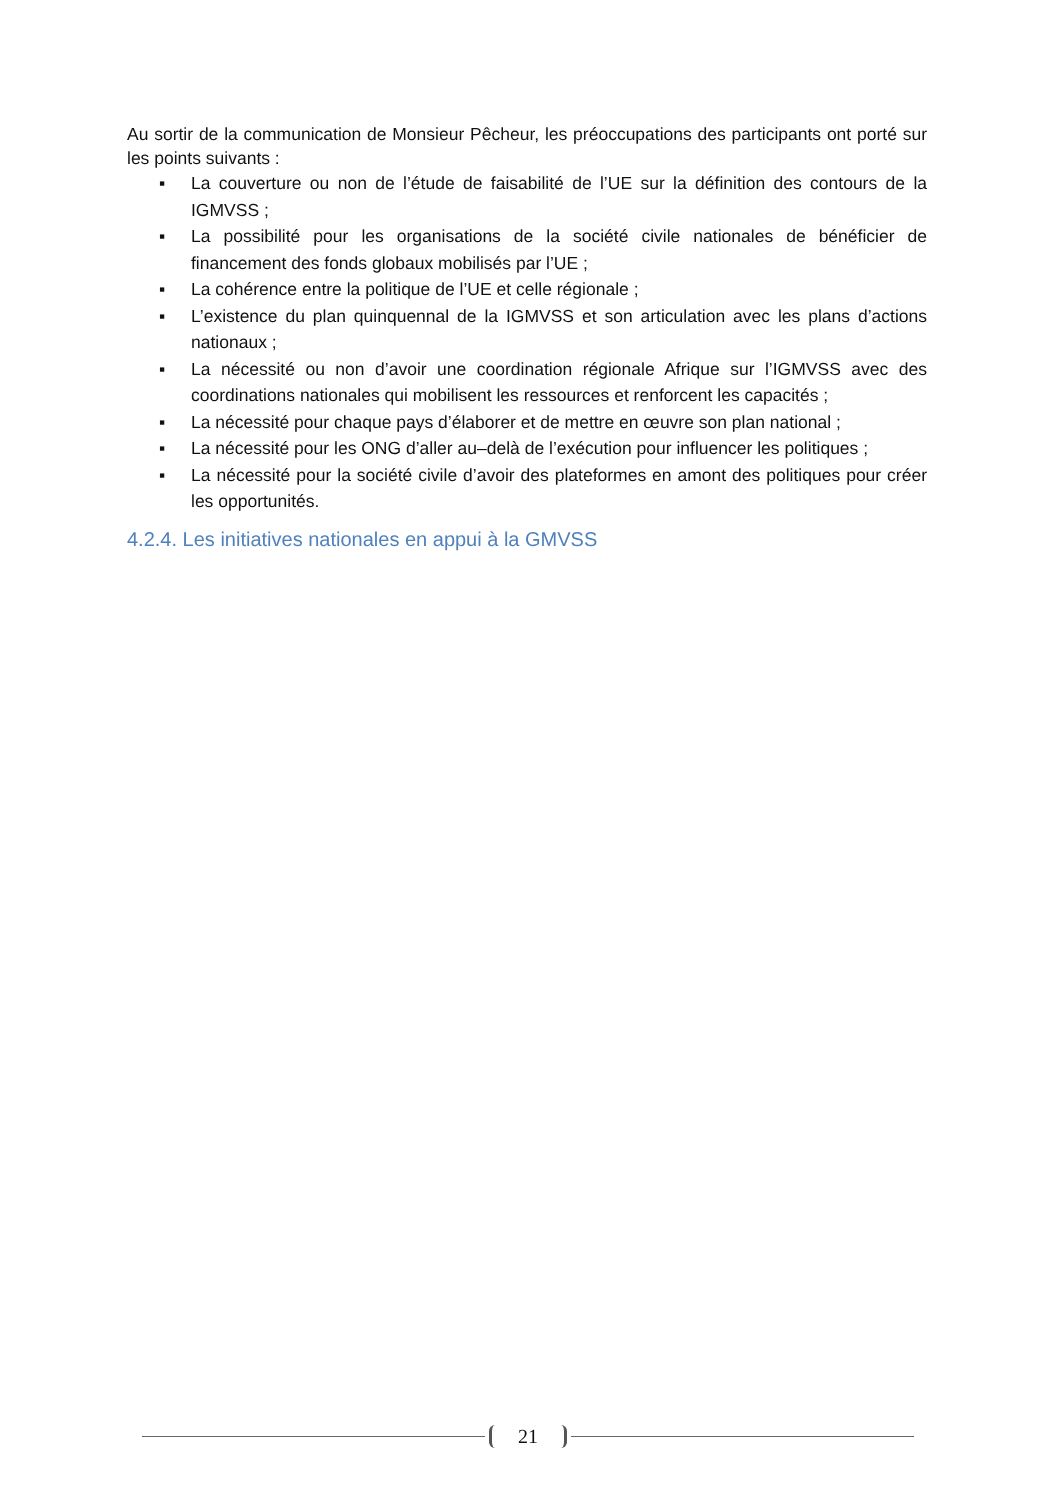Au sortir de la communication de Monsieur Pêcheur, les préoccupations des participants ont porté sur les points suivants :
▪ La couverture ou non de l’étude de faisabilité de l’UE sur la définition des contours de la IGMVSS ;
▪ La possibilité pour les organisations de la société civile nationales de bénéficier de financement des fonds globaux mobilisés par l’UE ;
▪ La cohérence entre la politique de l’UE et celle régionale ;
▪ L’existence du plan quinquennal de la IGMVSS et son articulation avec les plans d’actions nationaux ;
▪ La nécessité ou non d’avoir une coordination régionale Afrique sur l’IGMVSS avec des coordinations nationales qui mobilisent les ressources et renforcent les capacités ;
▪ La nécessité pour chaque pays d’élaborer et de mettre en œuvre son plan national ;
▪ La nécessité pour les ONG d’aller au–delà de l’exécution pour influencer les politiques ;
▪ La nécessité pour la société civile d’avoir des plateformes en amont des politiques pour créer les opportunités.
4.2.4. Les initiatives nationales en appui à la GMVSS
21